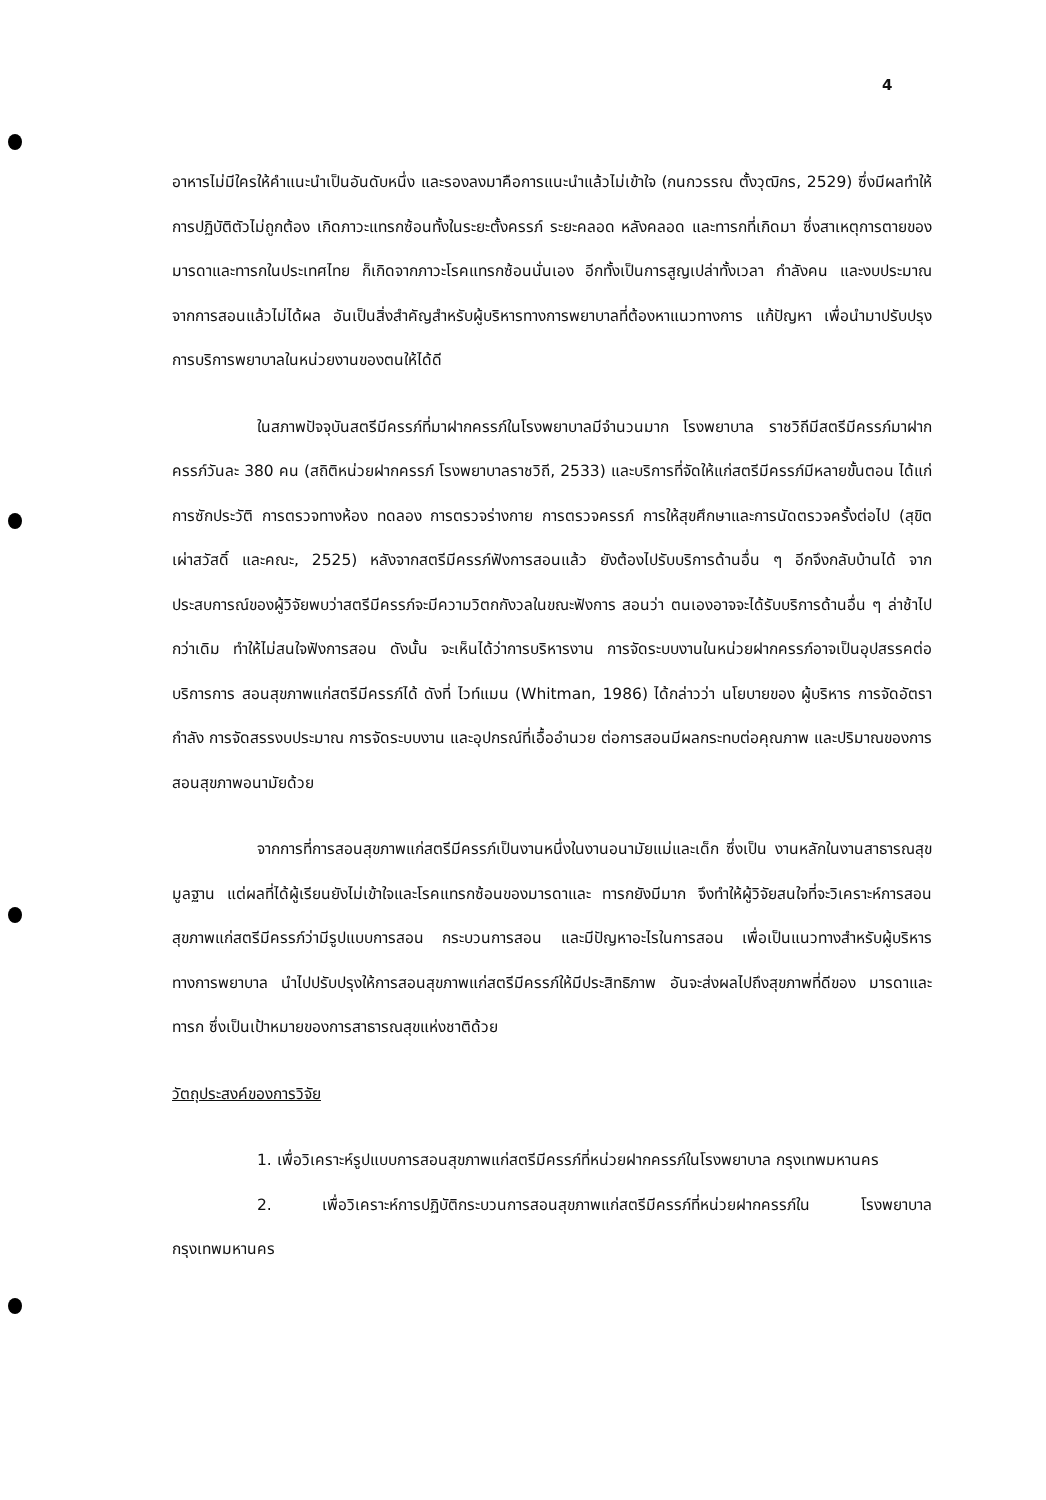4
อาหารไม่มีใครให้คำแนะนำเป็นอันดับหนึ่ง และรองลงมาคือการแนะนำแล้วไม่เข้าใจ (กนกวรรณ ตั้งวุฒิกร, 2529) ซึ่งมีผลทำให้การปฏิบัติตัวไม่ถูกต้อง เกิดภาวะแทรกซ้อนทั้งในระยะตั้งครรภ์ ระยะคลอด หลังคลอด และทารกที่เกิดมา ซึ่งสาเหตุการตายของมารดาและทารกในประเทศไทย ก็เกิดจากภาวะโรคแทรกซ้อนนั่นเอง อีกทั้งเป็นการสูญเปล่าทั้งเวลา กำลังคน และงบประมาณ จากการสอนแล้วไม่ได้ผล อันเป็นสิ่งสำคัญสำหรับผู้บริหารทางการพยาบาลที่ต้องหาแนวทางการ แก้ปัญหา เพื่อนำมาปรับปรุงการบริการพยาบาลในหน่วยงานของตนให้ได้ดี
ในสภาพปัจจุบันสตรีมีครรภ์ที่มาฝากครรภ์ในโรงพยาบาลมีจำนวนมาก โรงพยาบาล ราชวิถีมีสตรีมีครรภ์มาฝากครรภ์วันละ 380 คน (สถิติหน่วยฝากครรภ์ โรงพยาบาลราชวิถี, 2533) และบริการที่จัดให้แก่สตรีมีครรภ์มีหลายขั้นตอน ได้แก่ การซักประวัติ การตรวจทางห้อง ทดลอง การตรวจร่างกาย การตรวจครรภ์ การให้สุขศึกษาและการนัดตรวจครั้งต่อไป (สุขิต เผ่าสวัสดิ์ และคณะ, 2525) หลังจากสตรีมีครรภ์ฟังการสอนแล้ว ยังต้องไปรับบริการด้านอื่น ๆ อีกจึงกลับบ้านได้ จากประสบการณ์ของผู้วิจัยพบว่าสตรีมีครรภ์จะมีความวิตกกังวลในขณะฟังการ สอนว่า ตนเองอาจจะได้รับบริการด้านอื่น ๆ ล่าช้าไปกว่าเดิม ทำให้ไม่สนใจฟังการสอน ดังนั้น จะเห็นได้ว่าการบริหารงาน การจัดระบบงานในหน่วยฝากครรภ์อาจเป็นอุปสรรคต่อบริการการ สอนสุขภาพแก่สตรีมีครรภ์ได้ ดังที่ ไวท์แมน (Whitman, 1986) ได้กล่าวว่า นโยบายของ ผู้บริหาร การจัดอัตรากำลัง การจัดสรรงบประมาณ การจัดระบบงาน และอุปกรณ์ที่เอื้ออำนวย ต่อการสอนมีผลกระทบต่อคุณภาพ และปริมาณของการสอนสุขภาพอนามัยด้วย
จากการที่การสอนสุขภาพแก่สตรีมีครรภ์เป็นงานหนึ่งในงานอนามัยแม่และเด็ก ซึ่งเป็น งานหลักในงานสาธารณสุขมูลฐาน แต่ผลที่ได้ผู้เรียนยังไม่เข้าใจและโรคแทรกซ้อนของมารดาและ ทารกยังมีมาก จึงทำให้ผู้วิจัยสนใจที่จะวิเคราะห์การสอนสุขภาพแก่สตรีมีครรภ์ว่ามีรูปแบบการสอน กระบวนการสอน และมีปัญหาอะไรในการสอน เพื่อเป็นแนวทางสำหรับผู้บริหารทางการพยาบาล นำไปปรับปรุงให้การสอนสุขภาพแก่สตรีมีครรภ์ให้มีประสิทธิภาพ อันจะส่งผลไปถึงสุขภาพที่ดีของ มารดาและทารก ซึ่งเป็นเป้าหมายของการสาธารณสุขแห่งชาติด้วย
วัตถุประสงค์ของการวิจัย
1. เพื่อวิเคราะห์รูปแบบการสอนสุขภาพแก่สตรีมีครรภ์ที่หน่วยฝากครรภ์ในโรงพยาบาล กรุงเทพมหานคร
2. เพื่อวิเคราะห์การปฏิบัติกระบวนการสอนสุขภาพแก่สตรีมีครรภ์ที่หน่วยฝากครรภ์ใน โรงพยาบาล กรุงเทพมหานคร